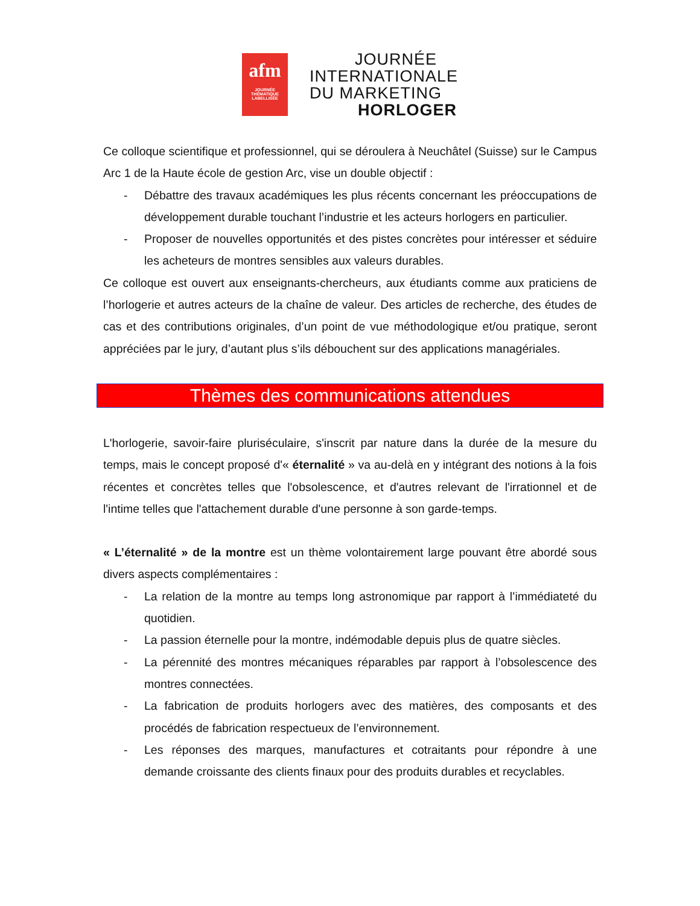afm
JOURNÉE THÉMATIQUE LABELLISÉE
JOURNÉE
INTERNATIONALE
DU MARKETING
HORLOGER
Ce colloque scientifique et professionnel, qui se déroulera à Neuchâtel (Suisse) sur le Campus Arc 1 de la Haute école de gestion Arc, vise un double objectif :
- Débattre des travaux académiques les plus récents concernant les préoccupations de développement durable touchant l’industrie et les acteurs horlogers en particulier.
- Proposer de nouvelles opportunités et des pistes concrètes pour intéresser et séduire les acheteurs de montres sensibles aux valeurs durables.
Ce colloque est ouvert aux enseignants-chercheurs, aux étudiants comme aux praticiens de l’horlogerie et autres acteurs de la chaîne de valeur. Des articles de recherche, des études de cas et des contributions originales, d’un point de vue méthodologique et/ou pratique, seront appréciées par le jury, d’autant plus s’ils débouchent sur des applications managériales.
Thèmes des communications attendues
L'horlogerie, savoir-faire pluriséculaire, s'inscrit par nature dans la durée de la mesure du temps, mais le concept proposé d'« éternalité » va au-delà en y intégrant des notions à la fois récentes et concrètes telles que l'obsolescence, et d'autres relevant de l'irrationnel et de l'intime telles que l'attachement durable d'une personne à son garde-temps.
« L’éternalité » de la montre est un thème volontairement large pouvant être abordé sous divers aspects complémentaires :
- La relation de la montre au temps long astronomique par rapport à l’immédiateté du quotidien.
- La passion éternelle pour la montre, indémodable depuis plus de quatre siècles.
- La pérennité des montres mécaniques réparables par rapport à l’obsolescence des montres connectées.
- La fabrication de produits horlogers avec des matières, des composants et des procédés de fabrication respectueux de l’environnement.
- Les réponses des marques, manufactures et cotraitants pour répondre à une demande croissante des clients finaux pour des produits durables et recyclables.